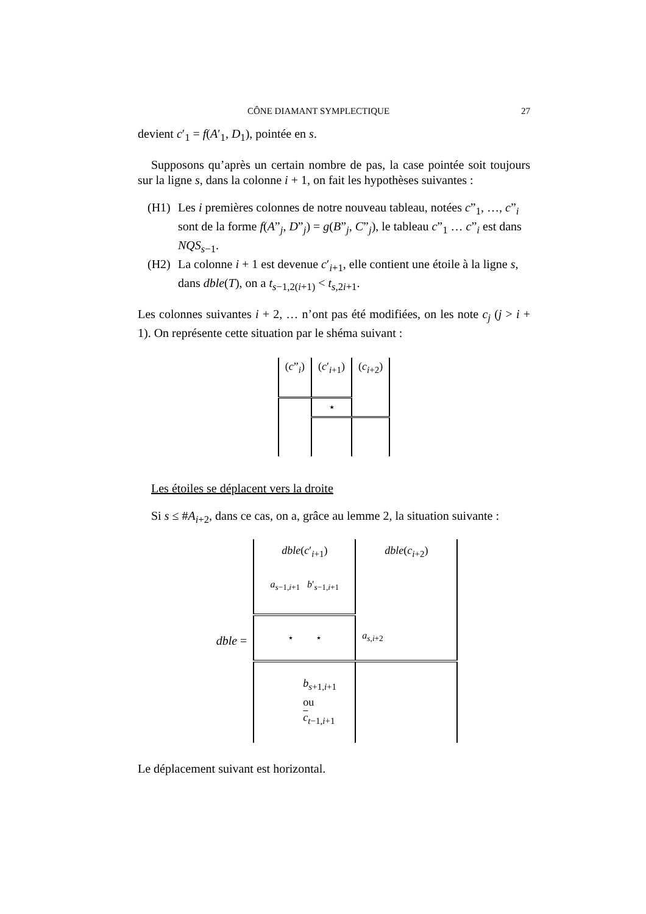CÔNE DIAMANT SYMPLECTIQUE 27
devient c′<sub>1</sub> = f(A′<sub>1</sub>, D<sub>1</sub>), pointée en s.
Supposons qu’après un certain nombre de pas, la case pointée soit toujours sur la ligne s, dans la colonne i + 1, on fait les hypothèses suivantes :
(H1) Les i premières colonnes de notre nouveau tableau, notées c”<sub>1</sub>, …, c”<sub>i</sub> sont de la forme f(A”<sub>j</sub>, D”<sub>j</sub>) = g(B”<sub>j</sub>, C”<sub>j</sub>), le tableau c”<sub>1</sub> … c”<sub>i</sub> est dans NQS<sub>s−1</sub>.
(H2) La colonne i + 1 est devenue c′<sub>i+1</sub>, elle contient une étoile à la ligne s, dans dble(T), on a t<sub>s−1,2(i+1)</sub> < t<sub>s,2i+1</sub>.
Les colonnes suivantes i + 2, … n’ont pas été modifiées, on les note c<sub>j</sub> (j > i + 1). On représente cette situation par le shéma suivant :
| ( c ”<sub>i</sub>) | ( c ′<sub>i+1</sub>) | ( c<sub>i+2</sub>) |
| | ⋆ | |
Les étoiles se déplacent vers la droite
Si s ≤ #A<sub>i+2</sub>, dans ce cas, on a, grâce au lemme 2, la situation suivante :
| dble = | dble ( c ′<sub>i+1</sub>) a<sub>s−1,i+1</sub> b ′<sub>s−1,i+1</sub> | dble ( c<sub>i+2</sub>) |
| | ⋆ ⋆ | a<sub>s,i+2</sub> |
| | b<sub>s+1,i+1</sub> ou c<sub>t−1,i+1</sub> | |
Le déplacement suivant est horizontal.